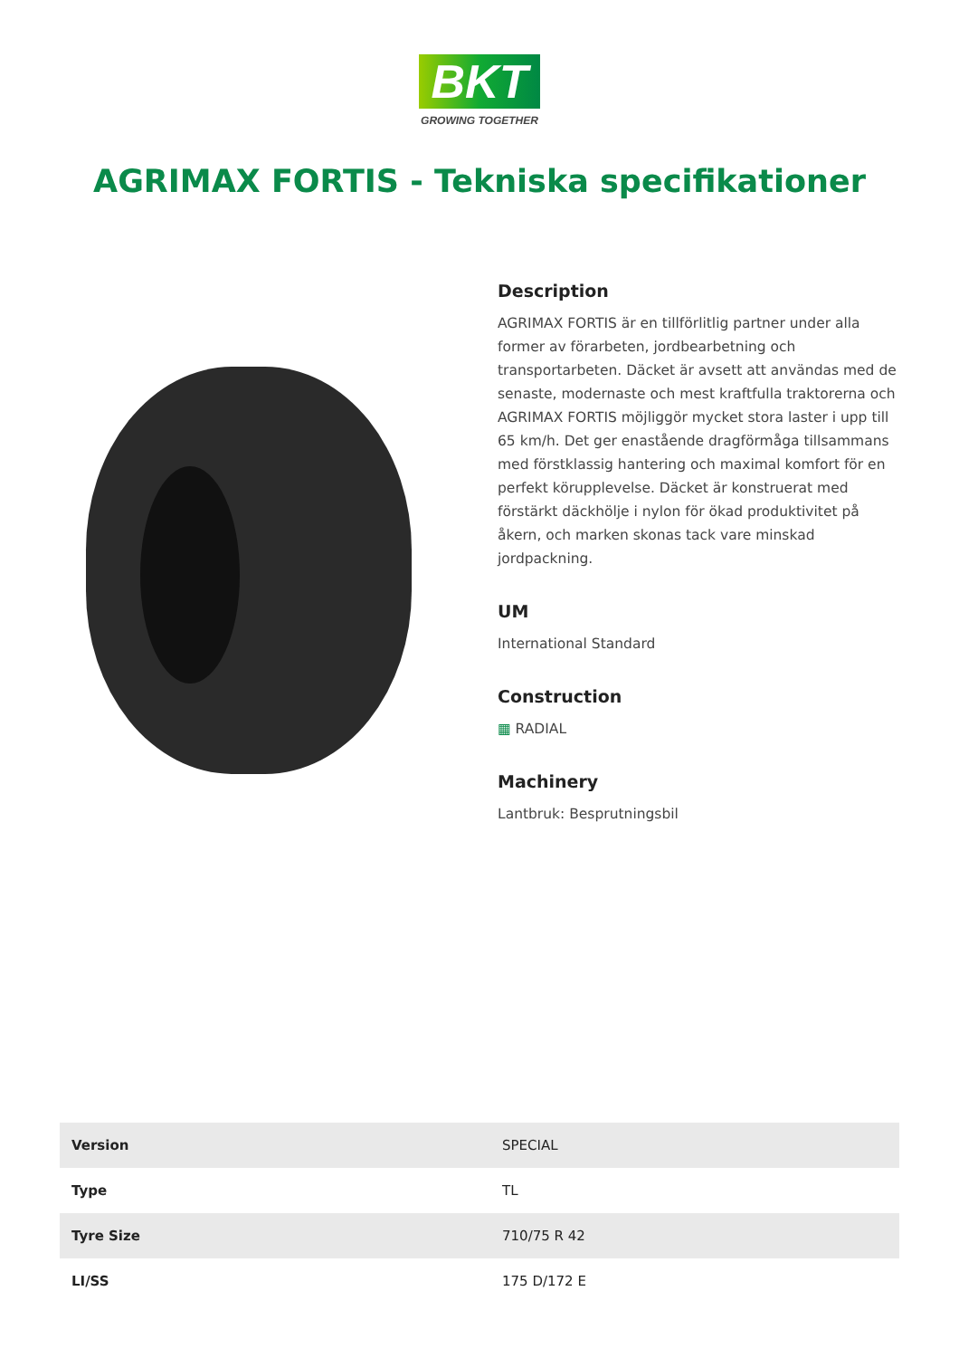BKT
GROWING TOGETHER
AGRIMAX FORTIS - Tekniska specifikationer
Description
AGRIMAX FORTIS är en tillförlitlig partner under alla former av förarbeten, jordbearbetning och transportarbeten. Däcket är avsett att användas med de senaste, modernaste och mest kraftfulla traktorerna och AGRIMAX FORTIS möjliggör mycket stora laster i upp till 65 km/h. Det ger enastående dragförmåga tillsammans med förstklassig hantering och maximal komfort för en perfekt körupplevelse. Däcket är konstruerat med förstärkt däckhölje i nylon för ökad produktivitet på åkern, och marken skonas tack vare minskad jordpackning.
UM
International Standard
Construction
▦ RADIAL
Machinery
Lantbruk: Besprutningsbil
| Version | SPECIAL |
| Type | TL |
| Tyre Size | 710/75 R 42 |
| LI/SS | 175 D/172 E |